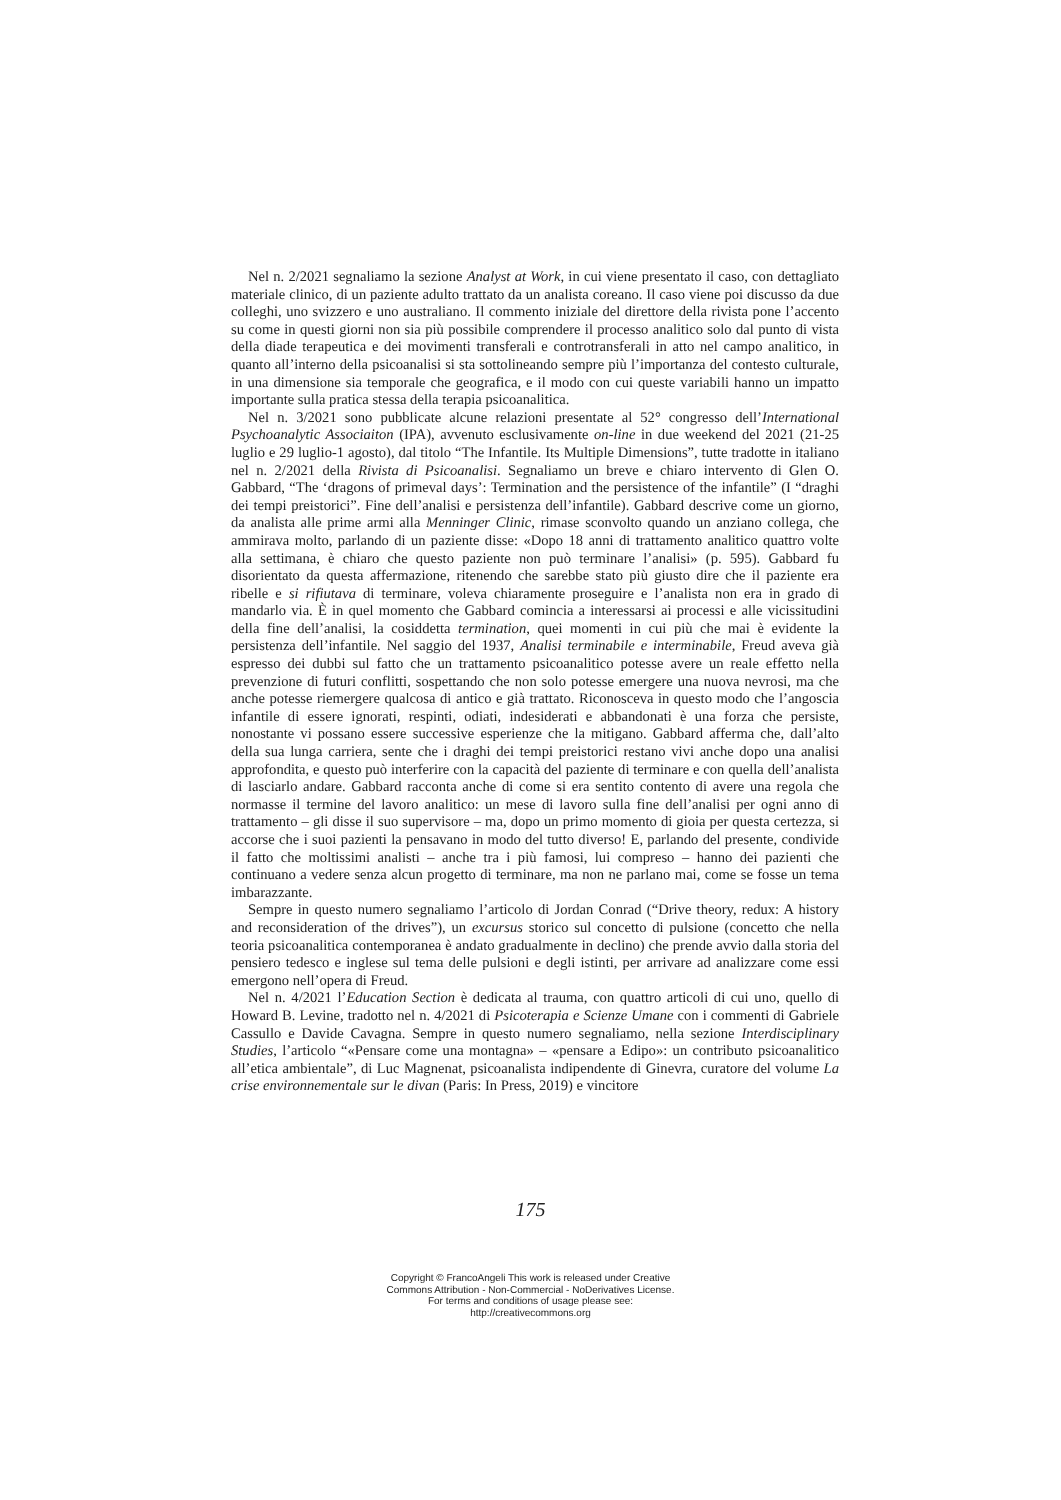Nel n. 2/2021 segnaliamo la sezione Analyst at Work, in cui viene presentato il caso, con dettagliato materiale clinico, di un paziente adulto trattato da un analista coreano. Il caso viene poi discusso da due colleghi, uno svizzero e uno australiano. Il commento iniziale del direttore della rivista pone l’accento su come in questi giorni non sia più possibile comprendere il processo analitico solo dal punto di vista della diade terapeutica e dei movimenti transferali e controtransferali in atto nel campo analitico, in quanto all’interno della psicoanalisi si sta sottolineando sempre più l’importanza del contesto culturale, in una dimensione sia temporale che geografica, e il modo con cui queste variabili hanno un impatto importante sulla pratica stessa della terapia psicoanalitica.
Nel n. 3/2021 sono pubblicate alcune relazioni presentate al 52° congresso dell’International Psychoanalytic Associaiton (IPA), avvenuto esclusivamente on-line in due weekend del 2021 (21-25 luglio e 29 luglio-1 agosto), dal titolo “The Infantile. Its Multiple Dimensions”, tutte tradotte in italiano nel n. 2/2021 della Rivista di Psicoanalisi. Segnaliamo un breve e chiaro intervento di Glen O. Gabbard, “The ‘dragons of primeval days’: Termination and the persistence of the infantile” (I “draghi dei tempi preistorici”. Fine dell’analisi e persistenza dell’infantile). Gabbard descrive come un giorno, da analista alle prime armi alla Menninger Clinic, rimase sconvolto quando un anziano collega, che ammirava molto, parlando di un paziente disse: «Dopo 18 anni di trattamento analitico quattro volte alla settimana, è chiaro che questo paziente non può terminare l’analisi» (p. 595). Gabbard fu disorientato da questa affermazione, ritenendo che sarebbe stato più giusto dire che il paziente era ribelle e si rifiutava di terminare, voleva chiaramente proseguire e l’analista non era in grado di mandarlo via. È in quel momento che Gabbard comincia a interessarsi ai processi e alle vicissitudini della fine dell’analisi, la cosiddetta termination, quei momenti in cui più che mai è evidente la persistenza dell’infantile. Nel saggio del 1937, Analisi terminabile e interminabile, Freud aveva già espresso dei dubbi sul fatto che un trattamento psicoanalitico potesse avere un reale effetto nella prevenzione di futuri conflitti, sospettando che non solo potesse emergere una nuova nevrosi, ma che anche potesse riemergere qualcosa di antico e già trattato. Riconosceva in questo modo che l’angoscia infantile di essere ignorati, respinti, odiati, indesiderati e abbandonati è una forza che persiste, nonostante vi possano essere successive esperienze che la mitigano. Gabbard afferma che, dall’alto della sua lunga carriera, sente che i draghi dei tempi preistorici restano vivi anche dopo una analisi approfondita, e questo può interferire con la capacità del paziente di terminare e con quella dell’analista di lasciarlo andare. Gabbard racconta anche di come si era sentito contento di avere una regola che normasse il termine del lavoro analitico: un mese di lavoro sulla fine dell’analisi per ogni anno di trattamento – gli disse il suo supervisore – ma, dopo un primo momento di gioia per questa certezza, si accorse che i suoi pazienti la pensavano in modo del tutto diverso! E, parlando del presente, condivide il fatto che moltissimi analisti – anche tra i più famosi, lui compreso – hanno dei pazienti che continuano a vedere senza alcun progetto di terminare, ma non ne parlano mai, come se fosse un tema imbarazzante.
Sempre in questo numero segnaliamo l’articolo di Jordan Conrad (“Drive theory, redux: A history and reconsideration of the drives”), un excursus storico sul concetto di pulsione (concetto che nella teoria psicoanalitica contemporanea è andato gradualmente in declino) che prende avvio dalla storia del pensiero tedesco e inglese sul tema delle pulsioni e degli istinti, per arrivare ad analizzare come essi emergono nell’opera di Freud.
Nel n. 4/2021 l’Education Section è dedicata al trauma, con quattro articoli di cui uno, quello di Howard B. Levine, tradotto nel n. 4/2021 di Psicoterapia e Scienze Umane con i commenti di Gabriele Cassullo e Davide Cavagna. Sempre in questo numero segnaliamo, nella sezione Interdisciplinary Studies, l’articolo “«Pensare come una montagna» – «pensare a Edipo»: un contributo psicoanalitico all’etica ambientale”, di Luc Magnenat, psicoanalista indipendente di Ginevra, curatore del volume La crise environnementale sur le divan (Paris: In Press, 2019) e vincitore
175
Copyright © FrancoAngeli This work is released under Creative
Commons Attribution - Non-Commercial - NoDerivatives License.
For terms and conditions of usage please see:
http://creativecommons.org